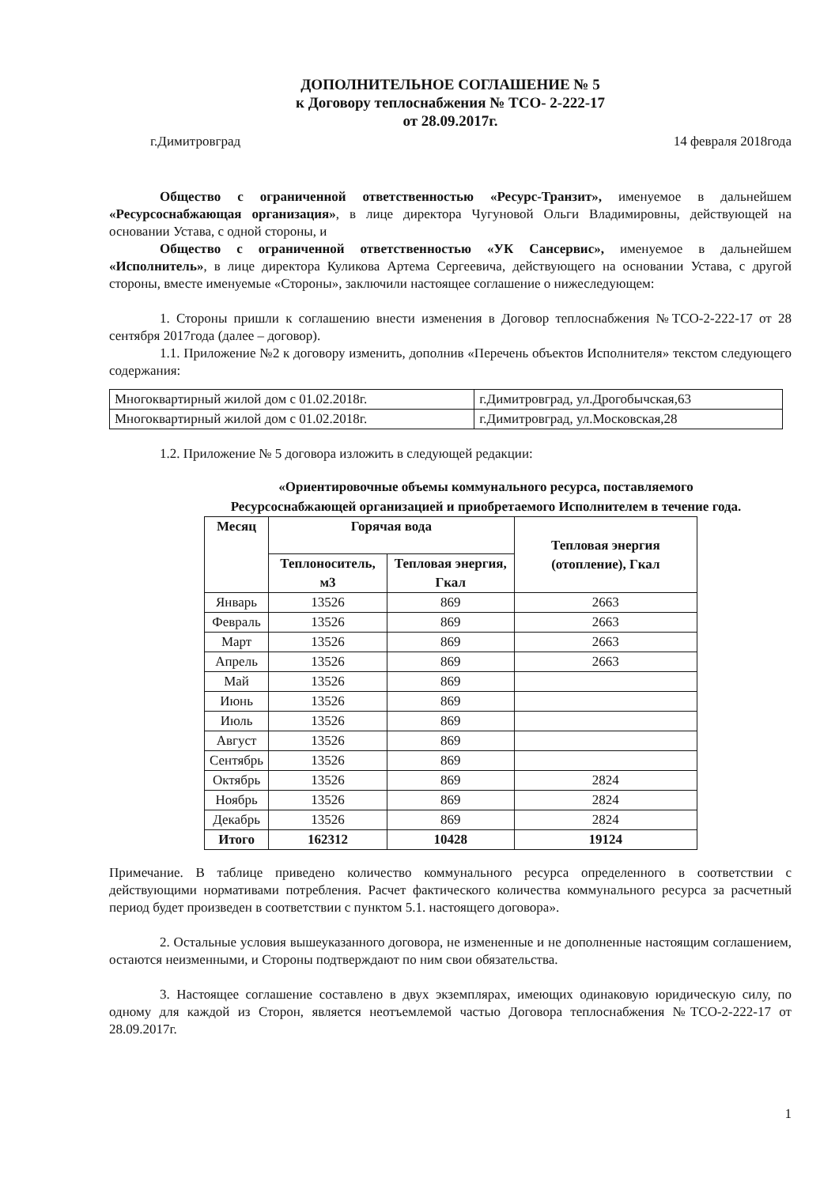ДОПОЛНИТЕЛЬНОЕ СОГЛАШЕНИЕ № 5
к Договору теплоснабжения № ТСО- 2-222-17
от 28.09.2017г.
г.Димитровград 14 февраля 2018года
Общество с ограниченной ответственностью «Ресурс-Транзит», именуемое в дальнейшем «Ресурсоснабжающая организация», в лице директора Чугуновой Ольги Владимировны, действующей на основании Устава, с одной стороны, и
Общество с ограниченной ответственностью «УК Сансервис», именуемое в дальнейшем «Исполнитель», в лице директора Куликова Артема Сергеевича, действующего на основании Устава, с другой стороны, вместе именуемые «Стороны», заключили настоящее соглашение о нижеследующем:
1. Стороны пришли к соглашению внести изменения в Договор теплоснабжения №ТСО-2-222-17 от 28 сентября 2017года (далее – договор).
1.1. Приложение №2 к договору изменить, дополнив «Перечень объектов Исполнителя» текстом следующего содержания:
| Многоквартирный жилой дом с 01.02.2018г. | г.Димитровград, ул.Дрогобычская,63 |
| Многоквартирный жилой дом с 01.02.2018г. | г.Димитровград, ул.Московская,28 |
1.2. Приложение № 5 договора изложить в следующей редакции:
«Ориентировочные объемы коммунального ресурса, поставляемого
Ресурсоснабжающей организацией и приобретаемого Исполнителем в течение года.
| Месяц | Горячая вода | | Тепловая энергия (отопление), Гкал |
| --- | --- | --- | --- |
| | Теплоноситель, м3 | Тепловая энергия, Гкал | |
| Январь | 13526 | 869 | 2663 |
| Февраль | 13526 | 869 | 2663 |
| Март | 13526 | 869 | 2663 |
| Апрель | 13526 | 869 | 2663 |
| Май | 13526 | 869 | |
| Июнь | 13526 | 869 | |
| Июль | 13526 | 869 | |
| Август | 13526 | 869 | |
| Сентябрь | 13526 | 869 | |
| Октябрь | 13526 | 869 | 2824 |
| Ноябрь | 13526 | 869 | 2824 |
| Декабрь | 13526 | 869 | 2824 |
| Итого | 162312 | 10428 | 19124 |
Примечание. В таблице приведено количество коммунального ресурса определенного в соответствии с действующими нормативами потребления. Расчет фактического количества коммунального ресурса за расчетный период будет произведен в соответствии с пунктом 5.1. настоящего договора».
2. Остальные условия вышеуказанного договора, не измененные и не дополненные настоящим соглашением, остаются неизменными, и Стороны подтверждают по ним свои обязательства.
3. Настоящее соглашение составлено в двух экземплярах, имеющих одинаковую юридическую силу, по одному для каждой из Сторон, является неотъемлемой частью Договора теплоснабжения №ТСО-2-222-17 от 28.09.2017г.
1